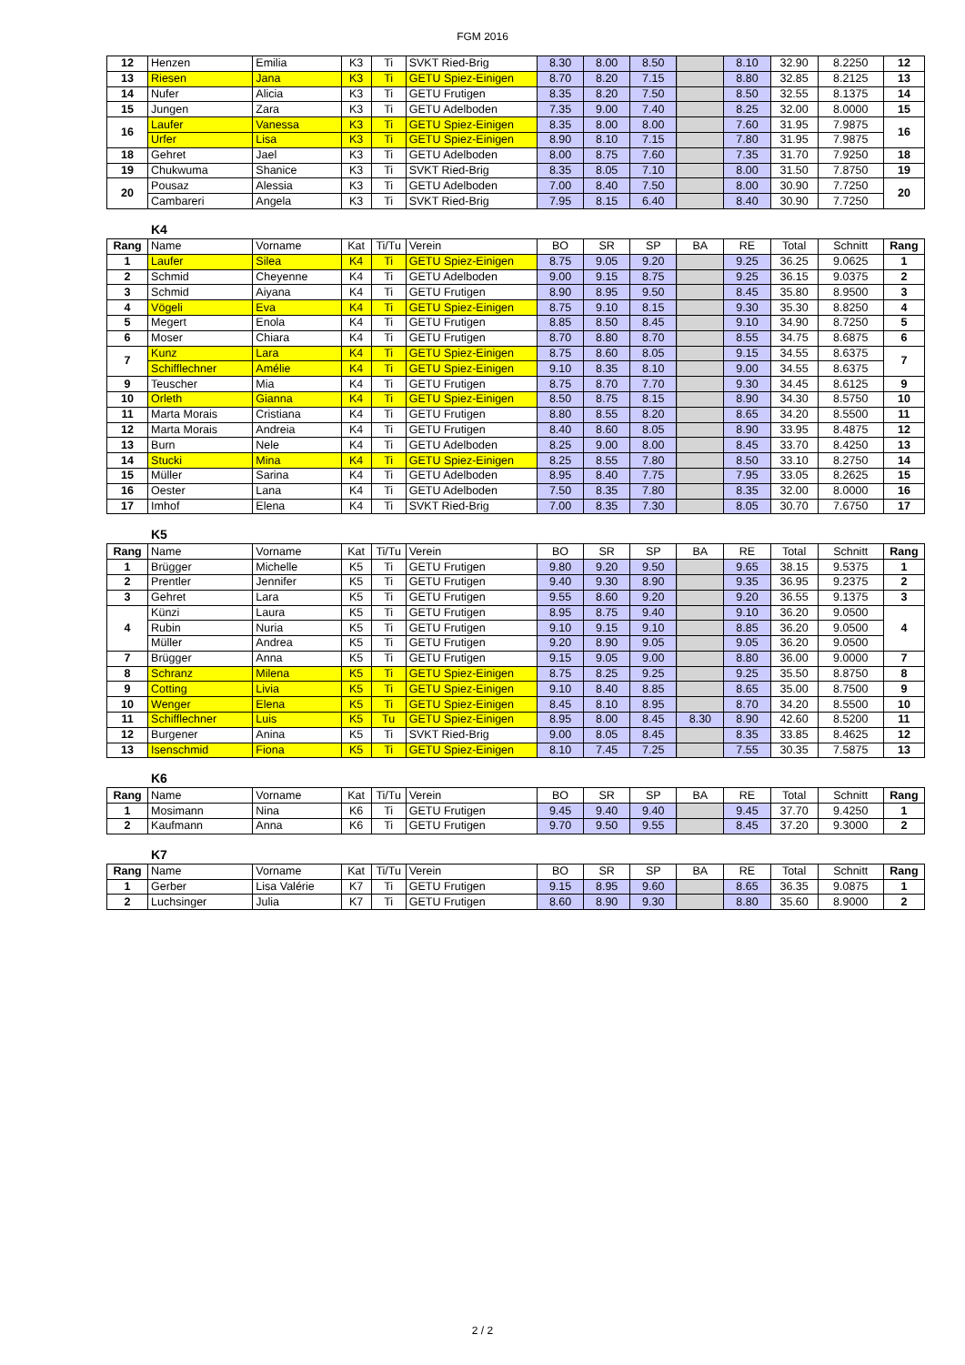FGM 2016
| 12 | Henzen | Emilia | K3 | Ti | SVKT Ried-Brig | 8.30 | 8.00 | 8.50 | | 8.10 | 32.90 | 8.2250 | 12 |
| 13 | Riesen | Jana | K3 | Ti | GETU Spiez-Einigen | 8.70 | 8.20 | 7.15 | | 8.80 | 32.85 | 8.2125 | 13 |
| 14 | Nufer | Alicia | K3 | Ti | GETU Frutigen | 8.35 | 8.20 | 7.50 | | 8.50 | 32.55 | 8.1375 | 14 |
| 15 | Jungen | Zara | K3 | Ti | GETU Adelboden | 7.35 | 9.00 | 7.40 | | 8.25 | 32.00 | 8.0000 | 15 |
| 16 | Laufer | Vanessa | K3 | Ti | GETU Spiez-Einigen | 8.35 | 8.00 | 8.00 | | 7.60 | 31.95 | 7.9875 | 16 |
| | Urfer | Lisa | K3 | Ti | GETU Spiez-Einigen | 8.90 | 8.10 | 7.15 | | 7.80 | 31.95 | 7.9875 | |
| 18 | Gehret | Jael | K3 | Ti | GETU Adelboden | 8.00 | 8.75 | 7.60 | | 7.35 | 31.70 | 7.9250 | 18 |
| 19 | Chukwuma | Shanice | K3 | Ti | SVKT Ried-Brig | 8.35 | 8.05 | 7.10 | | 8.00 | 31.50 | 7.8750 | 19 |
| 20 | Pousaz | Alessia | K3 | Ti | GETU Adelboden | 7.00 | 8.40 | 7.50 | | 8.00 | 30.90 | 7.7250 | 20 |
| | Cambareri | Angela | K3 | Ti | SVKT Ried-Brig | 7.95 | 8.15 | 6.40 | | 8.40 | 30.90 | 7.7250 | |
K4
| Rang | Name | Vorname | Kat | Ti/Tu | Verein | BO | SR | SP | BA | RE | Total | Schnitt | Rang |
| --- | --- | --- | --- | --- | --- | --- | --- | --- | --- | --- | --- | --- | --- |
| 1 | Laufer | Silea | K4 | Ti | GETU Spiez-Einigen | 8.75 | 9.05 | 9.20 | | 9.25 | 36.25 | 9.0625 | 1 |
| 2 | Schmid | Cheyenne | K4 | Ti | GETU Adelboden | 9.00 | 9.15 | 8.75 | | 9.25 | 36.15 | 9.0375 | 2 |
| 3 | Schmid | Aiyana | K4 | Ti | GETU Frutigen | 8.90 | 8.95 | 9.50 | | 8.45 | 35.80 | 8.9500 | 3 |
| 4 | Vögeli | Eva | K4 | Ti | GETU Spiez-Einigen | 8.75 | 9.10 | 8.15 | | 9.30 | 35.30 | 8.8250 | 4 |
| 5 | Megert | Enola | K4 | Ti | GETU Frutigen | 8.85 | 8.50 | 8.45 | | 9.10 | 34.90 | 8.7250 | 5 |
| 6 | Moser | Chiara | K4 | Ti | GETU Frutigen | 8.70 | 8.80 | 8.70 | | 8.55 | 34.75 | 8.6875 | 6 |
| 7 | Kunz | Lara | K4 | Ti | GETU Spiez-Einigen | 8.75 | 8.60 | 8.05 | | 9.15 | 34.55 | 8.6375 | 7 |
| | Schifflechner | Amélie | K4 | Ti | GETU Spiez-Einigen | 9.10 | 8.35 | 8.10 | | 9.00 | 34.55 | 8.6375 | |
| 9 | Teuscher | Mia | K4 | Ti | GETU Frutigen | 8.75 | 8.70 | 7.70 | | 9.30 | 34.45 | 8.6125 | 9 |
| 10 | Orleth | Gianna | K4 | Ti | GETU Spiez-Einigen | 8.50 | 8.75 | 8.15 | | 8.90 | 34.30 | 8.5750 | 10 |
| 11 | Marta Morais | Cristiana | K4 | Ti | GETU Frutigen | 8.80 | 8.55 | 8.20 | | 8.65 | 34.20 | 8.5500 | 11 |
| 12 | Marta Morais | Andreia | K4 | Ti | GETU Frutigen | 8.40 | 8.60 | 8.05 | | 8.90 | 33.95 | 8.4875 | 12 |
| 13 | Burn | Nele | K4 | Ti | GETU Adelboden | 8.25 | 9.00 | 8.00 | | 8.45 | 33.70 | 8.4250 | 13 |
| 14 | Stucki | Mina | K4 | Ti | GETU Spiez-Einigen | 8.25 | 8.55 | 7.80 | | 8.50 | 33.10 | 8.2750 | 14 |
| 15 | Müller | Sarina | K4 | Ti | GETU Adelboden | 8.95 | 8.40 | 7.75 | | 7.95 | 33.05 | 8.2625 | 15 |
| 16 | Oester | Lana | K4 | Ti | GETU Adelboden | 7.50 | 8.35 | 7.80 | | 8.35 | 32.00 | 8.0000 | 16 |
| 17 | Imhof | Elena | K4 | Ti | SVKT Ried-Brig | 7.00 | 8.35 | 7.30 | | 8.05 | 30.70 | 7.6750 | 17 |
K5
| Rang | Name | Vorname | Kat | Ti/Tu | Verein | BO | SR | SP | BA | RE | Total | Schnitt | Rang |
| --- | --- | --- | --- | --- | --- | --- | --- | --- | --- | --- | --- | --- | --- |
| 1 | Brügger | Michelle | K5 | Ti | GETU Frutigen | 9.80 | 9.20 | 9.50 | | 9.65 | 38.15 | 9.5375 | 1 |
| 2 | Prentler | Jennifer | K5 | Ti | GETU Frutigen | 9.40 | 9.30 | 8.90 | | 9.35 | 36.95 | 9.2375 | 2 |
| 3 | Gehret | Lara | K5 | Ti | GETU Frutigen | 9.55 | 8.60 | 9.20 | | 9.20 | 36.55 | 9.1375 | 3 |
| 4 | Künzi | Laura | K5 | Ti | GETU Frutigen | 8.95 | 8.75 | 9.40 | | 9.10 | 36.20 | 9.0500 | 4 |
| | Rubin | Nuria | K5 | Ti | GETU Frutigen | 9.10 | 9.15 | 9.10 | | 8.85 | 36.20 | 9.0500 | |
| | Müller | Andrea | K5 | Ti | GETU Frutigen | 9.20 | 8.90 | 9.05 | | 9.05 | 36.20 | 9.0500 | |
| 7 | Brügger | Anna | K5 | Ti | GETU Frutigen | 9.15 | 9.05 | 9.00 | | 8.80 | 36.00 | 9.0000 | 7 |
| 8 | Schranz | Milena | K5 | Ti | GETU Spiez-Einigen | 8.75 | 8.25 | 9.25 | | 9.25 | 35.50 | 8.8750 | 8 |
| 9 | Cotting | Livia | K5 | Ti | GETU Spiez-Einigen | 9.10 | 8.40 | 8.85 | | 8.65 | 35.00 | 8.7500 | 9 |
| 10 | Wenger | Elena | K5 | Ti | GETU Spiez-Einigen | 8.45 | 8.10 | 8.95 | | 8.70 | 34.20 | 8.5500 | 10 |
| 11 | Schifflechner | Luis | K5 | Tu | GETU Spiez-Einigen | 8.95 | 8.00 | 8.45 | 8.30 | 8.90 | 42.60 | 8.5200 | 11 |
| 12 | Burgener | Anina | K5 | Ti | SVKT Ried-Brig | 9.00 | 8.05 | 8.45 | | 8.35 | 33.85 | 8.4625 | 12 |
| 13 | Isenschmid | Fiona | K5 | Ti | GETU Spiez-Einigen | 8.10 | 7.45 | 7.25 | | 7.55 | 30.35 | 7.5875 | 13 |
K6
| Rang | Name | Vorname | Kat | Ti/Tu | Verein | BO | SR | SP | BA | RE | Total | Schnitt | Rang |
| --- | --- | --- | --- | --- | --- | --- | --- | --- | --- | --- | --- | --- | --- |
| 1 | Mosimann | Nina | K6 | Ti | GETU Frutigen | 9.45 | 9.40 | 9.40 | | 9.45 | 37.70 | 9.4250 | 1 |
| 2 | Kaufmann | Anna | K6 | Ti | GETU Frutigen | 9.70 | 9.50 | 9.55 | | 8.45 | 37.20 | 9.3000 | 2 |
K7
| Rang | Name | Vorname | Kat | Ti/Tu | Verein | BO | SR | SP | BA | RE | Total | Schnitt | Rang |
| --- | --- | --- | --- | --- | --- | --- | --- | --- | --- | --- | --- | --- | --- |
| 1 | Gerber | Lisa Valérie | K7 | Ti | GETU Frutigen | 9.15 | 8.95 | 9.60 | | 8.65 | 36.35 | 9.0875 | 1 |
| 2 | Luchsinger | Julia | K7 | Ti | GETU Frutigen | 8.60 | 8.90 | 9.30 | | 8.80 | 35.60 | 8.9000 | 2 |
2 / 2